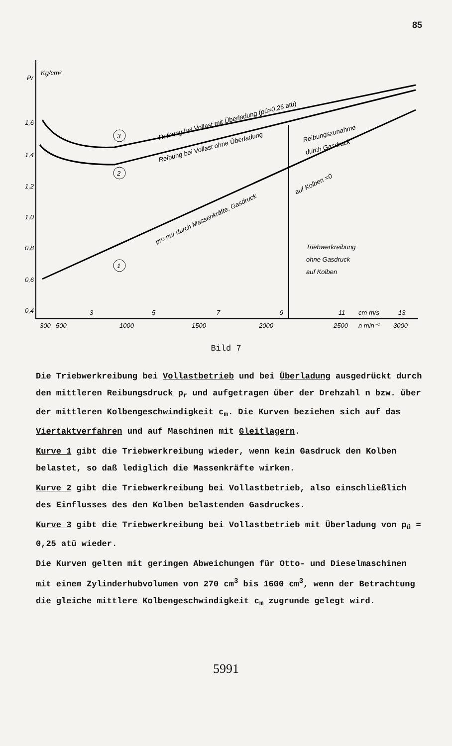85
Pr
Kg/cm²
1,6
1,4
1,2
1,0
0,8
0,6
0,4
300
500
1000
1500
2000
2500
n min⁻¹
3000
3
5
7
9
11
cm m/s
13
Reibung bei Vollast mit Überladung (pü=0,25 atü)
Reibung bei Vollast ohne Überladung
pro nur durch Massenkräfte, Gasdruck
auf Kolben =0
Reibungszunahme
durch Gasdruck
Triebwerkreibung
ohne Gasdruck
auf Kolben
3
2
1
Bild 7
Die Triebwerkreibung bei Vollastbetrieb und bei Überladung ausgedrückt durch den mittleren Reibungsdruck p<sub>r</sub> und aufgetragen über der Drehzahl n bzw. über der mittleren Kolbengeschwindigkeit c<sub>m</sub>. Die Kurven beziehen sich auf das Viertaktverfahren und auf Maschinen mit Gleitlagern.
Kurve 1 gibt die Triebwerkreibung wieder, wenn kein Gasdruck den Kolben belastet, so daß lediglich die Massenkräfte wirken.
Kurve 2 gibt die Triebwerkreibung bei Vollastbetrieb, also einschließlich des Einflusses des den Kolben belastenden Gasdruckes.
Kurve 3 gibt die Triebwerkreibung bei Vollastbetrieb mit Überladung von p<sub>ü</sub> = 0,25 atü wieder.
Die Kurven gelten mit geringen Abweichungen für Otto- und Dieselmaschinen mit einem Zylinderhubvolumen von 270 cm<sup>3</sup> bis 1600 cm<sup>3</sup>, wenn der Betrachtung die gleiche mittlere Kolbengeschwindigkeit c<sub>m</sub> zugrunde gelegt wird.
5991